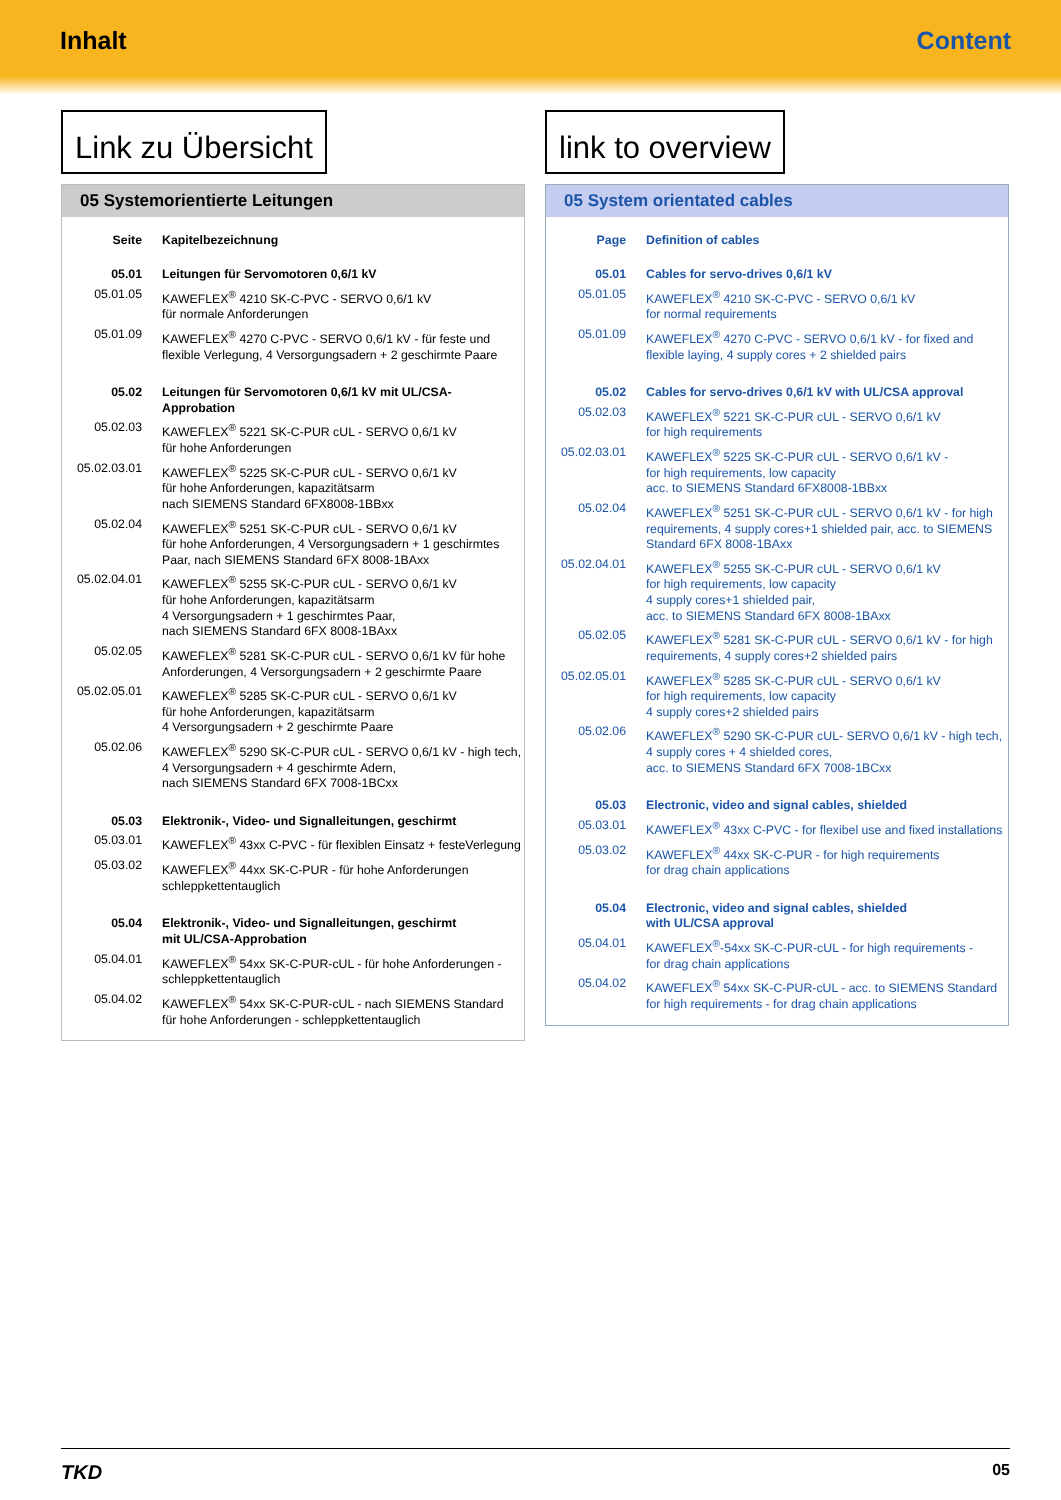Inhalt Content
Link zu Übersicht
05 Systemorientierte Leitungen
| Seite | Kapitelbezeichnung |
| --- | --- |
| 05.01 | Leitungen für Servomotoren 0,6/1 kV |
| 05.01.05 | KAWEFLEX<sup>®</sup> 4210 SK-C-PVC - SERVO 0,6/1 kV für normale Anforderungen |
| 05.01.09 | KAWEFLEX<sup>®</sup> 4270 C-PVC - SERVO 0,6/1 kV - für feste und flexible Verlegung, 4 Versorgungsadern + 2 geschirmte Paare |
| 05.02 | Leitungen für Servomotoren 0,6/1 kV mit UL/CSA-Approbation |
| 05.02.03 | KAWEFLEX<sup>®</sup> 5221 SK-C-PUR cUL - SERVO 0,6/1 kV für hohe Anforderungen |
| 05.02.03.01 | KAWEFLEX<sup>®</sup> 5225 SK-C-PUR cUL - SERVO 0,6/1 kV für hohe Anforderungen, kapazitätsarm nach SIEMENS Standard 6FX8008-1BBxx |
| 05.02.04 | KAWEFLEX<sup>®</sup> 5251 SK-C-PUR cUL - SERVO 0,6/1 kV für hohe Anforderungen, 4 Versorgungsadern + 1 geschirmtes Paar, nach SIEMENS Standard 6FX 8008-1BAxx |
| 05.02.04.01 | KAWEFLEX<sup>®</sup> 5255 SK-C-PUR cUL - SERVO 0,6/1 kV für hohe Anforderungen, kapazitätsarm 4 Versorgungsadern + 1 geschirmtes Paar, nach SIEMENS Standard 6FX 8008-1BAxx |
| 05.02.05 | KAWEFLEX<sup>®</sup> 5281 SK-C-PUR cUL - SERVO 0,6/1 kV für hohe Anforderungen, 4 Versorgungsadern + 2 geschirmte Paare |
| 05.02.05.01 | KAWEFLEX<sup>®</sup> 5285 SK-C-PUR cUL - SERVO 0,6/1 kV für hohe Anforderungen, kapazitätsarm 4 Versorgungsadern + 2 geschirmte Paare |
| 05.02.06 | KAWEFLEX<sup>®</sup> 5290 SK-C-PUR cUL - SERVO 0,6/1 kV - high tech, 4 Versorgungsadern + 4 geschirmte Adern, nach SIEMENS Standard 6FX 7008-1BCxx |
| 05.03 | Elektronik-, Video- und Signalleitungen, geschirmt |
| 05.03.01 | KAWEFLEX<sup>®</sup> 43xx C-PVC - für flexiblen Einsatz + festeVerlegung |
| 05.03.02 | KAWEFLEX<sup>®</sup> 44xx SK-C-PUR - für hohe Anforderungen schleppkettentauglich |
| 05.04 | Elektronik-, Video- und Signalleitungen, geschirmt mit UL/CSA-Approbation |
| 05.04.01 | KAWEFLEX<sup>®</sup> 54xx SK-C-PUR-cUL - für hohe Anforderungen - schleppkettentauglich |
| 05.04.02 | KAWEFLEX<sup>®</sup> 54xx SK-C-PUR-cUL - nach SIEMENS Standard für hohe Anforderungen - schleppkettentauglich |
link to overview
05 System orientated cables
| Page | Definition of cables |
| --- | --- |
| 05.01 | Cables for servo-drives 0,6/1 kV |
| 05.01.05 | KAWEFLEX<sup>®</sup> 4210 SK-C-PVC - SERVO 0,6/1 kV for normal requirements |
| 05.01.09 | KAWEFLEX<sup>®</sup> 4270 C-PVC - SERVO 0,6/1 kV - for fixed and flexible laying, 4 supply cores + 2 shielded pairs |
| 05.02 | Cables for servo-drives 0,6/1 kV with UL/CSA approval |
| 05.02.03 | KAWEFLEX<sup>®</sup> 5221 SK-C-PUR cUL - SERVO 0,6/1 kV for high requirements |
| 05.02.03.01 | KAWEFLEX<sup>®</sup> 5225 SK-C-PUR cUL - SERVO 0,6/1 kV - for high requirements, low capacity acc. to SIEMENS Standard 6FX8008-1BBxx |
| 05.02.04 | KAWEFLEX<sup>®</sup> 5251 SK-C-PUR cUL - SERVO 0,6/1 kV - for high requirements, 4 supply cores+1 shielded pair, acc. to SIEMENS Standard 6FX 8008-1BAxx |
| 05.02.04.01 | KAWEFLEX<sup>®</sup> 5255 SK-C-PUR cUL - SERVO 0,6/1 kV for high requirements, low capacity 4 supply cores+1 shielded pair, acc. to SIEMENS Standard 6FX 8008-1BAxx |
| 05.02.05 | KAWEFLEX<sup>®</sup> 5281 SK-C-PUR cUL - SERVO 0,6/1 kV - for high requirements, 4 supply cores+2 shielded pairs |
| 05.02.05.01 | KAWEFLEX<sup>®</sup> 5285 SK-C-PUR cUL - SERVO 0,6/1 kV for high requirements, low capacity 4 supply cores+2 shielded pairs |
| 05.02.06 | KAWEFLEX<sup>®</sup> 5290 SK-C-PUR cUL- SERVO 0,6/1 kV - high tech, 4 supply cores + 4 shielded cores, acc. to SIEMENS Standard 6FX 7008-1BCxx |
| 05.03 | Electronic, video and signal cables, shielded |
| 05.03.01 | KAWEFLEX<sup>®</sup> 43xx C-PVC - for flexibel use and fixed installations |
| 05.03.02 | KAWEFLEX<sup>®</sup> 44xx SK-C-PUR - for high requirements for drag chain applications |
| 05.04 | Electronic, video and signal cables, shielded with UL/CSA approval |
| 05.04.01 | KAWEFLEX<sup>®</sup>-54xx SK-C-PUR-cUL - for high requirements - for drag chain applications |
| 05.04.02 | KAWEFLEX<sup>®</sup> 54xx SK-C-PUR-cUL - acc. to SIEMENS Standard for high requirements - for drag chain applications |
TKD 05